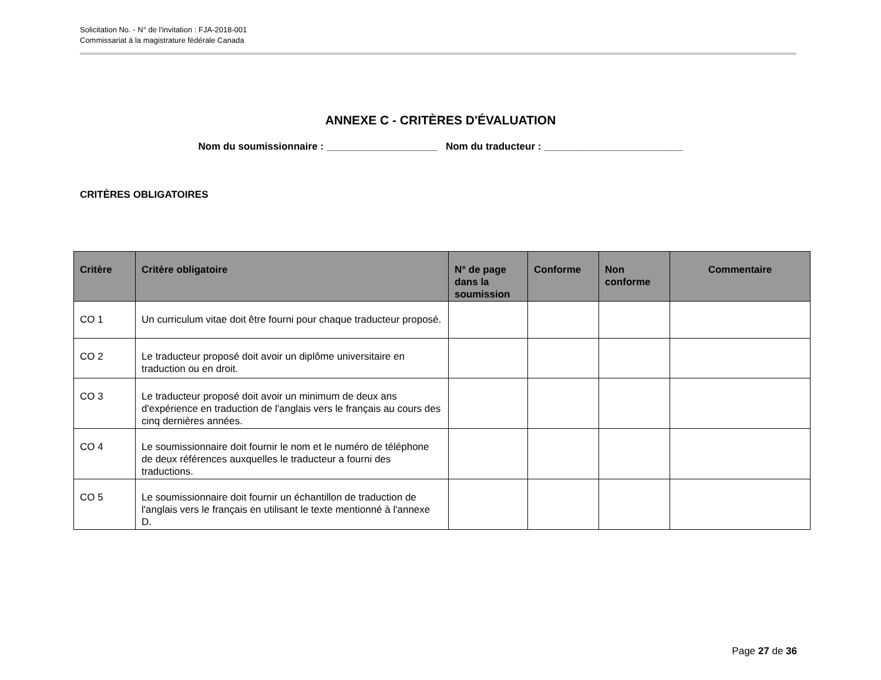Solicitation No. - N° de l'invitation : FJA-2018-001
Commissariat à la magistrature fédérale Canada
ANNEXE C - CRITÈRES D'ÉVALUATION
Nom du soumissionnaire : ____________________ Nom du traducteur : _________________________
CRITÈRES OBLIGATOIRES
| Critère | Critère obligatoire | N° de page dans la soumission | Conforme | Non conforme | Commentaire |
| --- | --- | --- | --- | --- | --- |
| CO 1 | Un curriculum vitae doit être fourni pour chaque traducteur proposé. | | | | |
| CO 2 | Le traducteur proposé doit avoir un diplôme universitaire en traduction ou en droit. | | | | |
| CO 3 | Le traducteur proposé doit avoir un minimum de deux ans d'expérience en traduction de l'anglais vers le français au cours des cinq dernières années. | | | | |
| CO 4 | Le soumissionnaire doit fournir le nom et le numéro de téléphone de deux références auxquelles le traducteur a fourni des traductions. | | | | |
| CO 5 | Le soumissionnaire doit fournir un échantillon de traduction de l'anglais vers le français en utilisant le texte mentionné à l'annexe D. | | | | |
Page 27 de 36